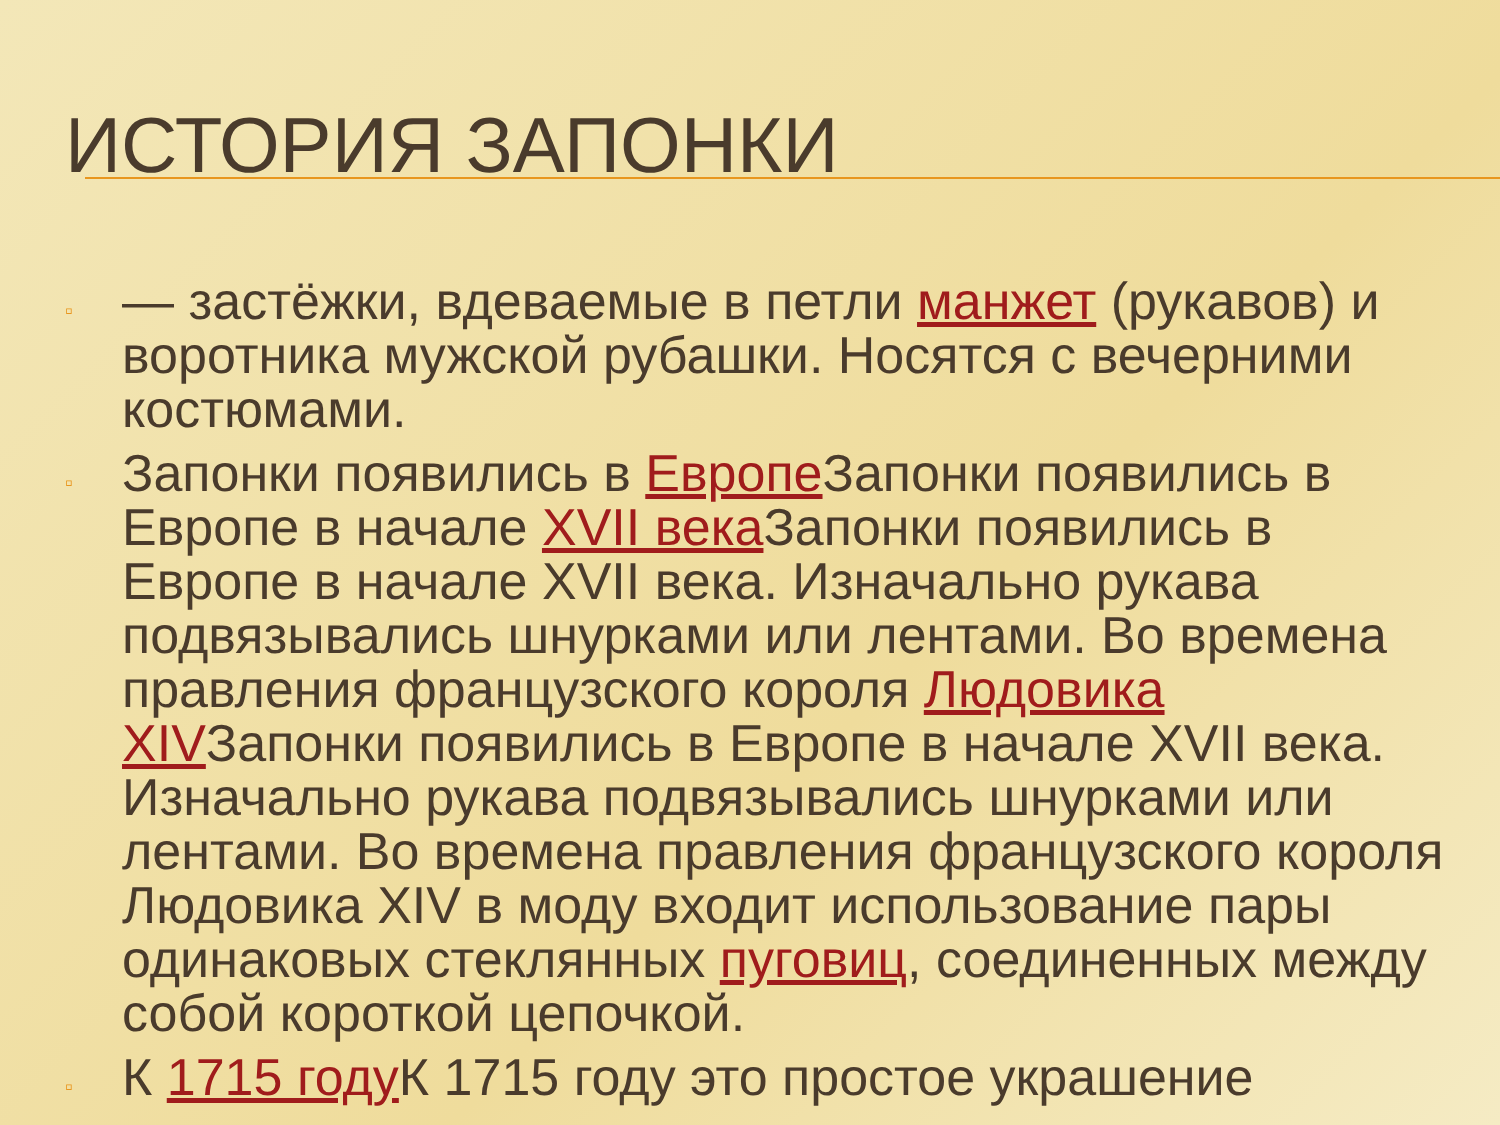ИСТОРИЯ ЗАПОНКИ
▫ — застёжки, вдеваемые в петли манжет (рукавов) и воротника мужской рубашки. Носятся с вечерними костюмами.
▫ Запонки появились в Европе Запонки появились в Европе в начале XVII века Запонки появились в Европе в начале XVII века. Изначально рукава подвязывались шнурками или лентами. Во времена правления французского короля Людовика XIVЗапонки появились в Европе в начале XVII века. Изначально рукава подвязывались шнурками или лентами. Во времена правления французского короля Людовика XIV в моду входит использование пары одинаковых стеклянных пуговиц, соединенных между собой короткой цепочкой.
▫ К 1715 году К 1715 году это простое украшение